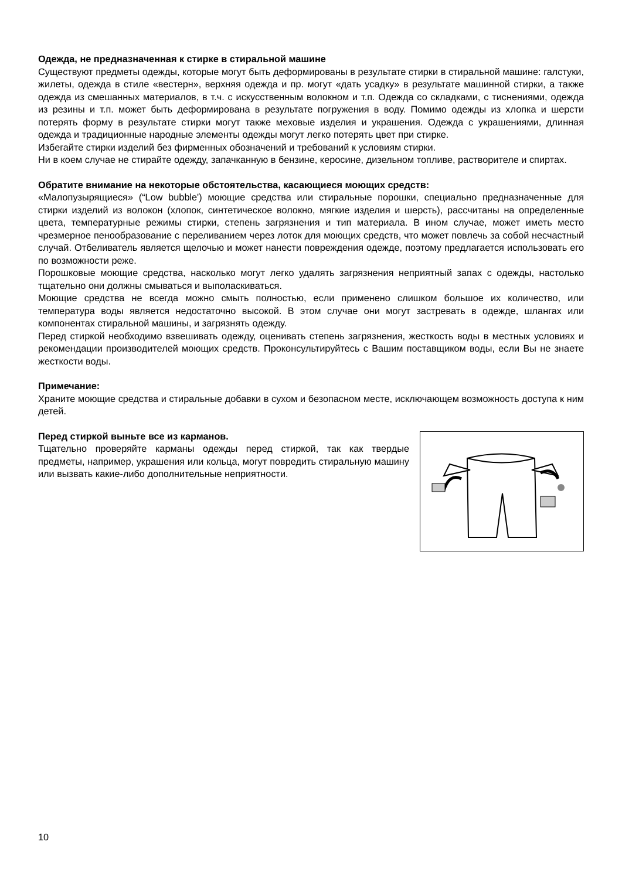Одежда, не предназначенная к стирке в стиральной машине
Существуют предметы одежды, которые могут быть деформированы в результате стирки в стиральной машине: галстуки, жилеты, одежда в стиле «вестерн», верхняя одежда и пр. могут «дать усадку» в результате машинной стирки, а также одежда из смешанных материалов, в т.ч. с искусственным волокном и т.п. Одежда со складками, с тиснениями, одежда из резины и т.п. может быть деформирована в результате погружения в воду. Помимо одежды из хлопка и шерсти потерять форму в результате стирки могут также меховые изделия и украшения. Одежда с украшениями, длинная одежда и традиционные народные элементы одежды могут легко потерять цвет при стирке.
Избегайте стирки изделий без фирменных обозначений и требований к условиям стирки.
Ни в коем случае не стирайте одежду, запачканную в бензине, керосине, дизельном топливе, растворителе и спиртах.
Обратите внимание на некоторые обстоятельства, касающиеся моющих средств:
«Малопузырящиеся» (“Low bubble') моющие средства или стиральные порошки, специально предназначенные для стирки изделий из волокон (хлопок, синтетическое волокно, мягкие изделия и шерсть), рассчитаны на определенные цвета, температурные режимы стирки, степень загрязнения и тип материала. В ином случае, может иметь место чрезмерное пенообразование с переливанием через лоток для моющих средств, что может повлечь за собой несчастный случай. Отбеливатель является щелочью и может нанести повреждения одежде, поэтому предлагается использовать его по возможности реже.
Порошковые моющие средства, насколько могут легко удалять загрязнения неприятный запах с одежды, настолько тщательно они должны смываться и выполаскиваться.
Моющие средства не всегда можно смыть полностью, если применено слишком большое их количество, или температура воды является недостаточно высокой. В этом случае они могут застревать в одежде, шлангах или компонентах стиральной машины, и загрязнять одежду.
Перед стиркой необходимо взвешивать одежду, оценивать степень загрязнения, жесткость воды в местных условиях и рекомендации производителей моющих средств. Проконсультируйтесь с Вашим поставщиком воды, если Вы не знаете жесткости воды.
Примечание:
Храните моющие средства и стиральные добавки в сухом и безопасном месте, исключающем возможность доступа к ним детей.
Перед стиркой выньте все из карманов.
Тщательно проверяйте карманы одежды перед стиркой, так как твердые предметы, например, украшения или кольца, могут повредить стиральную машину или вызвать какие-либо дополнительные неприятности.
10